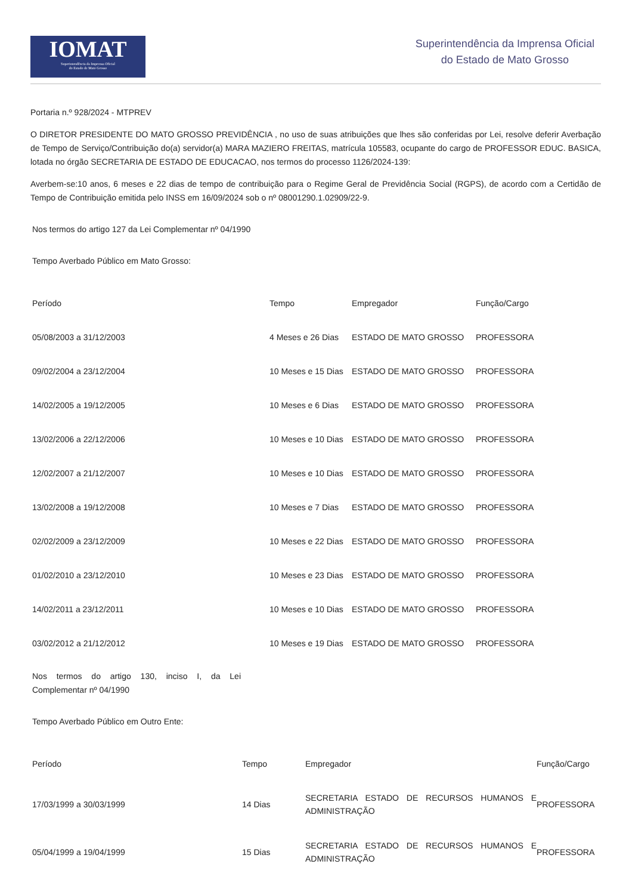IOMAT
Superintendência da Imprensa Oficial
do Estado de Mato Grosso
Superintendência da Imprensa Oficial
do Estado de Mato Grosso
Portaria n.º 928/2024 - MTPREV
O DIRETOR PRESIDENTE DO MATO GROSSO PREVIDÊNCIA , no uso de suas atribuições que lhes são conferidas por Lei, resolve deferir Averbação de Tempo de Serviço/Contribuição do(a) servidor(a) MARA MAZIERO FREITAS, matrícula 105583, ocupante do cargo de PROFESSOR EDUC. BASICA, lotada no órgão SECRETARIA DE ESTADO DE EDUCACAO, nos termos do processo 1126/2024-139:
Averbem-se:10 anos, 6 meses e 22 dias de tempo de contribuição para o Regime Geral de Previdência Social (RGPS), de acordo com a Certidão de Tempo de Contribuição emitida pelo INSS em 16/09/2024 sob o nº 08001290.1.02909/22-9.
Nos termos do artigo 127 da Lei Complementar nº 04/1990
Tempo Averbado Público em Mato Grosso:
| Período | Tempo | Empregador | Função/Cargo |
| --- | --- | --- | --- |
| 05/08/2003 a 31/12/2003 | 4 Meses e 26 Dias | ESTADO DE MATO GROSSO | PROFESSORA |
| 09/02/2004 a 23/12/2004 | 10 Meses e 15 Dias | ESTADO DE MATO GROSSO | PROFESSORA |
| 14/02/2005 a 19/12/2005 | 10 Meses e 6 Dias | ESTADO DE MATO GROSSO | PROFESSORA |
| 13/02/2006 a 22/12/2006 | 10 Meses e 10 Dias | ESTADO DE MATO GROSSO | PROFESSORA |
| 12/02/2007 a 21/12/2007 | 10 Meses e 10 Dias | ESTADO DE MATO GROSSO | PROFESSORA |
| 13/02/2008 a 19/12/2008 | 10 Meses e 7 Dias | ESTADO DE MATO GROSSO | PROFESSORA |
| 02/02/2009 a 23/12/2009 | 10 Meses e 22 Dias | ESTADO DE MATO GROSSO | PROFESSORA |
| 01/02/2010 a 23/12/2010 | 10 Meses e 23 Dias | ESTADO DE MATO GROSSO | PROFESSORA |
| 14/02/2011 a 23/12/2011 | 10 Meses e 10 Dias | ESTADO DE MATO GROSSO | PROFESSORA |
| 03/02/2012 a 21/12/2012 | 10 Meses e 19 Dias | ESTADO DE MATO GROSSO | PROFESSORA |
Nos termos do artigo 130, inciso I, da Lei Complementar nº 04/1990
Tempo Averbado Público em Outro Ente:
| Período | Tempo | Empregador | Função/Cargo |
| --- | --- | --- | --- |
| 17/03/1999 a 30/03/1999 | 14 Dias | SECRETARIA ESTADO DE RECURSOS HUMANOS E ADMINISTRAÇÃO | PROFESSORA |
| 05/04/1999 a 19/04/1999 | 15 Dias | SECRETARIA ESTADO DE RECURSOS HUMANOS E ADMINISTRAÇÃO | PROFESSORA |